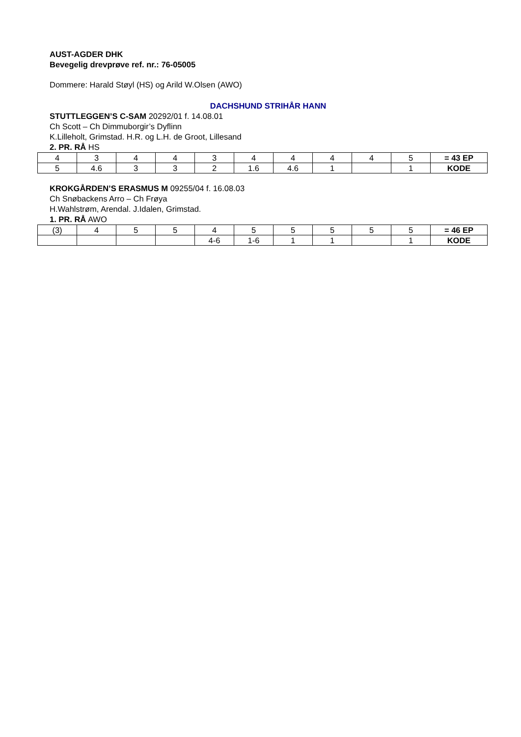AUST-AGDER DHK
Bevegelig drevprøve ref. nr.: 76-05005
Dommere: Harald Støyl (HS) og Arild W.Olsen (AWO)
DACHSHUND STRIHÅR HANN
STUTTLEGGEN’S C-SAM 20292/01 f. 14.08.01
Ch Scott – Ch Dimmuborgir’s Dyflinn
K.Lilleholt, Grimstad. H.R. og L.H. de Groot, Lillesand
2. PR. RÅ HS
| 4 | 3 | 4 | 4 | 3 | 4 | 4 | 4 | 4 | 5 | = 43 EP |
| 5 | 4.6 | 3 | 3 | 2 | 1.6 | 4.6 | 1 | | 1 | KODE |
KROKGÅRDEN’S ERASMUS M 09255/04 f. 16.08.03
Ch Snøbackens Arro – Ch Frøya
H.Wahlstrøm, Arendal. J.Idalen, Grimstad.
1. PR. RÅ AWO
| (3) | 4 | 5 | 5 | 4 | 5 | 5 | 5 | 5 | 5 | = 46 EP |
| | | | | 4-6 | 1-6 | 1 | 1 | | 1 | KODE |